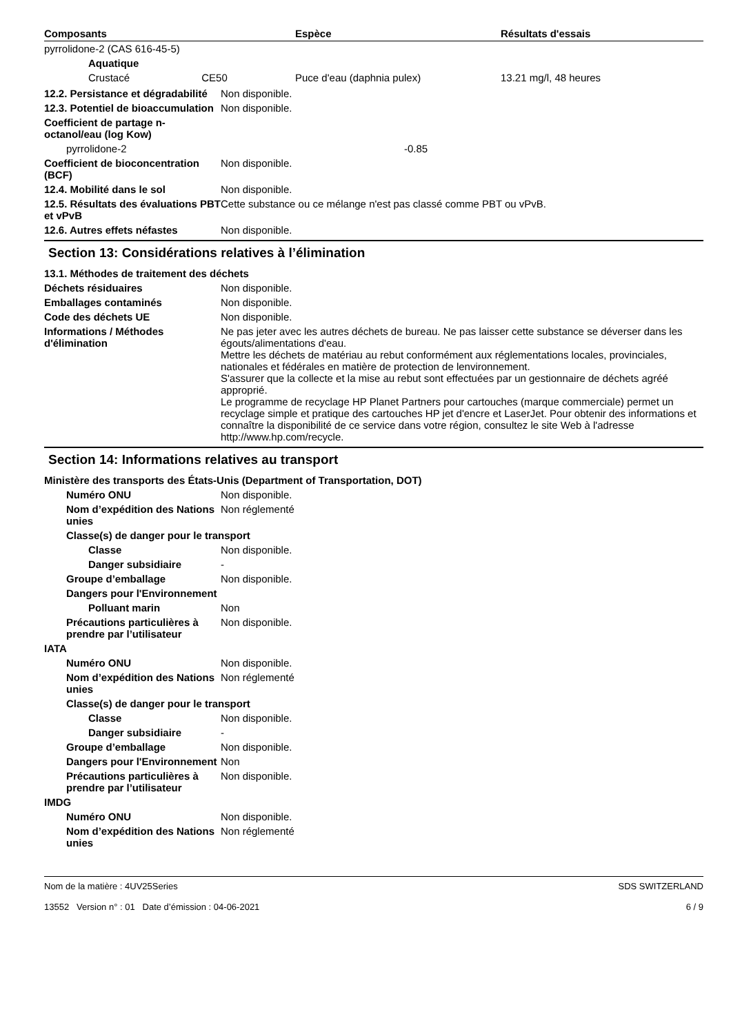| Composants | Espèce | Résultats d'essais |
| --- | --- | --- |
| pyrrolidone-2 (CAS 616-45-5) | | |
| Aquatique | | |
| Crustacé CE50 | Puce d'eau (daphnia pulex) | 13.21 mg/l, 48 heures |
12.2. Persistance et dégradabilité
Non disponible.
12.3. Potentiel de bioaccumulation
Non disponible.
Coefficient de partage n-octanol/eau (log Kow)
pyrrolidone-2 -0.85
Coefficient de bioconcentration (BCF)
Non disponible.
12.4. Mobilité dans le sol Non disponible.
12.5. Résultats des évaluations PBT et vPvB
Cette substance ou ce mélange n'est pas classé comme PBT ou vPvB.
12.6. Autres effets néfastes Non disponible.
Section 13: Considérations relatives à l’élimination
13.1. Méthodes de traitement des déchets
Déchets résiduaires Non disponible.
Emballages contaminés Non disponible.
Code des déchets UE Non disponible.
Informations / Méthodes d'élimination
Ne pas jeter avec les autres déchets de bureau. Ne pas laisser cette substance se déverser dans les égouts/alimentations d'eau.
Mettre les déchets de matériau au rebut conformément aux réglementations locales, provinciales, nationales et fédérales en matière de protection de lenvironnement.
S'assurer que la collecte et la mise au rebut sont effectuées par un gestionnaire de déchets agréé approprié.
Le programme de recyclage HP Planet Partners pour cartouches (marque commerciale) permet un recyclage simple et pratique des cartouches HP jet d'encre et LaserJet. Pour obtenir des informations et connaître la disponibilité de ce service dans votre région, consultez le site Web à l'adresse http://www.hp.com/recycle.
Section 14: Informations relatives au transport
Ministère des transports des États-Unis (Department of Transportation, DOT)
Numéro ONU Non disponible.
Nom d’expédition des Nations unies
Non réglementé
Classe(s) de danger pour le transport
Classe Non disponible.
Danger subsidiaire -
Groupe d’emballage Non disponible.
Dangers pour l'Environnement
Polluant marin Non
Précautions particulières à prendre par l’utilisateur
Non disponible.
IATA
Numéro ONU Non disponible.
Nom d’expédition des Nations unies
Non réglementé
Classe(s) de danger pour le transport
Classe Non disponible.
Danger subsidiaire -
Groupe d’emballage Non disponible.
Dangers pour l'Environnement
Non
Précautions particulières à prendre par l’utilisateur
Non disponible.
IMDG
Numéro ONU Non disponible.
Nom d’expédition des Nations unies
Non réglementé
Nom de la matière : 4UV25Series
13552 Version n° : 01 Date d’émission : 04-06-2021
SDS SWITZERLAND
6 / 9